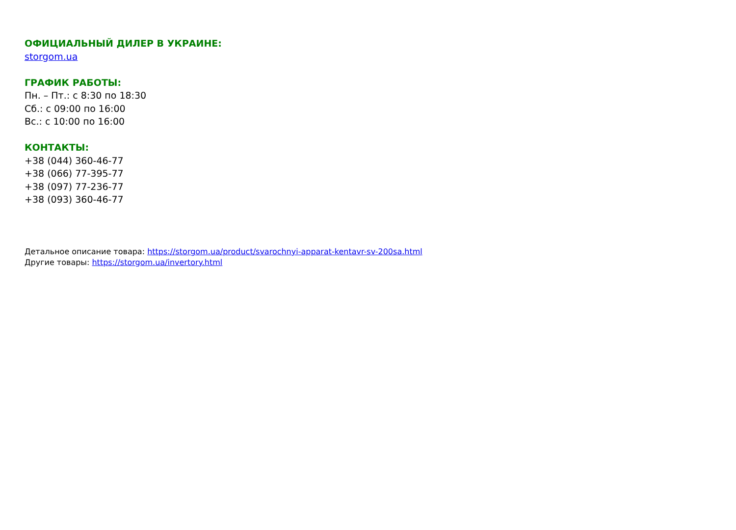ОФИЦИАЛЬНЫЙ ДИЛЕР В УКРАИНЕ:
storgom.ua
ГРАФИК РАБОТЫ:
Пн. – Пт.: с 8:30 по 18:30
Сб.: с 09:00 по 16:00
Вс.: с 10:00 по 16:00
КОНТАКТЫ:
+38 (044) 360-46-77
+38 (066) 77-395-77
+38 (097) 77-236-77
+38 (093) 360-46-77
Детальное описание товара: https://storgom.ua/product/svarochnyi-apparat-kentavr-sv-200sa.html
Другие товары: https://storgom.ua/invertory.html